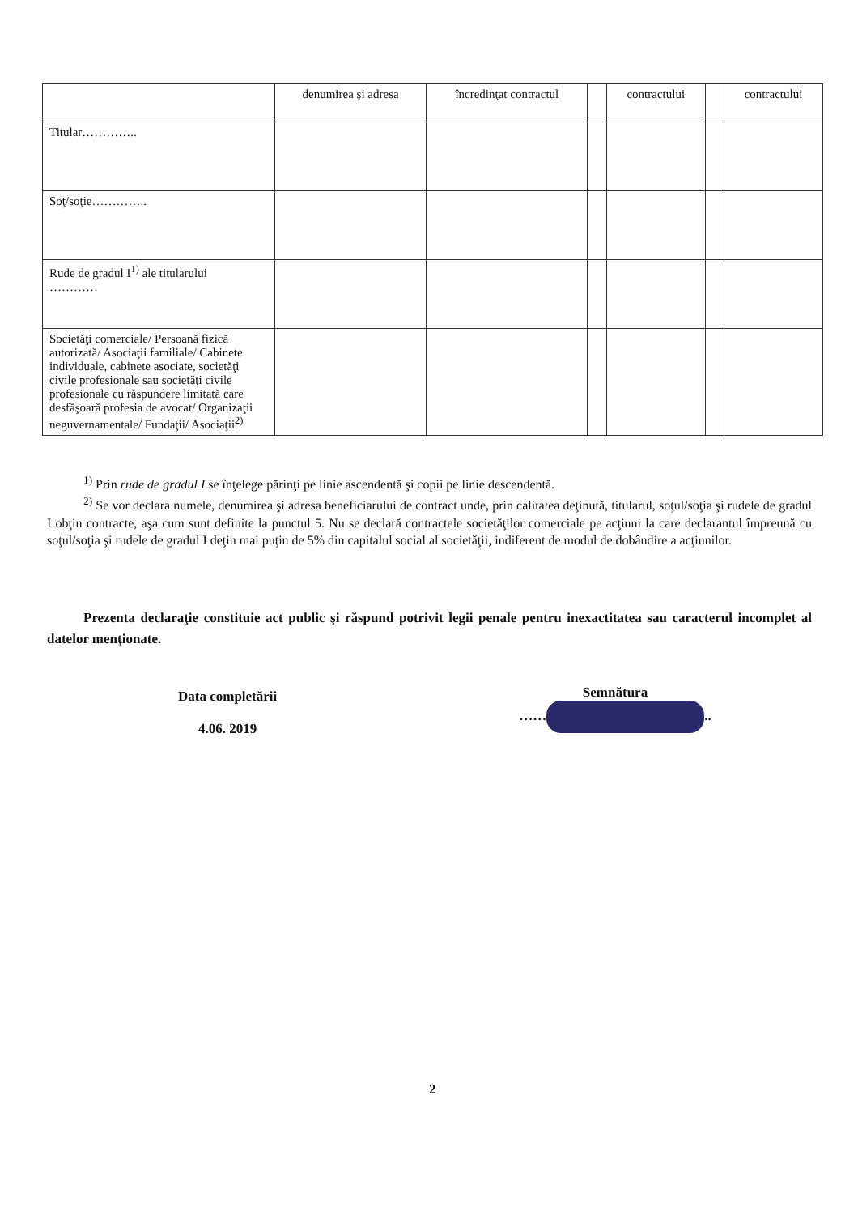| | denumirea şi adresa | încredinţat contractul | | contractului | | contractului |
| Titular………….. | | | | | | |
| Soţ/soţie………….. | | | | | | |
| Rude de gradul I<sup>1)</sup> ale titularului ………… | | | | | | |
| Societăţi comerciale/ Persoană fizică autorizată/ Asociaţii familiale/ Cabinete individuale, cabinete asociate, societăţi civile profesionale sau societăţi civile profesionale cu răspundere limitată care desfăşoară profesia de avocat/ Organizaţii neguvernamentale/ Fundaţii/ Asociaţii<sup>2)</sup> | | | | | | |
<sup>1)</sup> Prin rude de gradul I se înţelege părinţi pe linie ascendentă şi copii pe linie descendentă.
<sup>2)</sup> Se vor declara numele, denumirea şi adresa beneficiarului de contract unde, prin calitatea deţinută, titularul, soţul/soţia şi rudele de gradul I obţin contracte, aşa cum sunt definite la punctul 5. Nu se declară contractele societăţilor comerciale pe acţiuni la care declarantul împreună cu soţul/soţia şi rudele de gradul I deţin mai puţin de 5% din capitalul social al societăţii, indiferent de modul de dobândire a acţiunilor.
Prezenta declaraţie constituie act public şi răspund potrivit legii penale pentru inexactitatea sau caracterul incomplet al datelor menţionate.
Data completării
4.06. 2019
Semnătura
…… ..
2